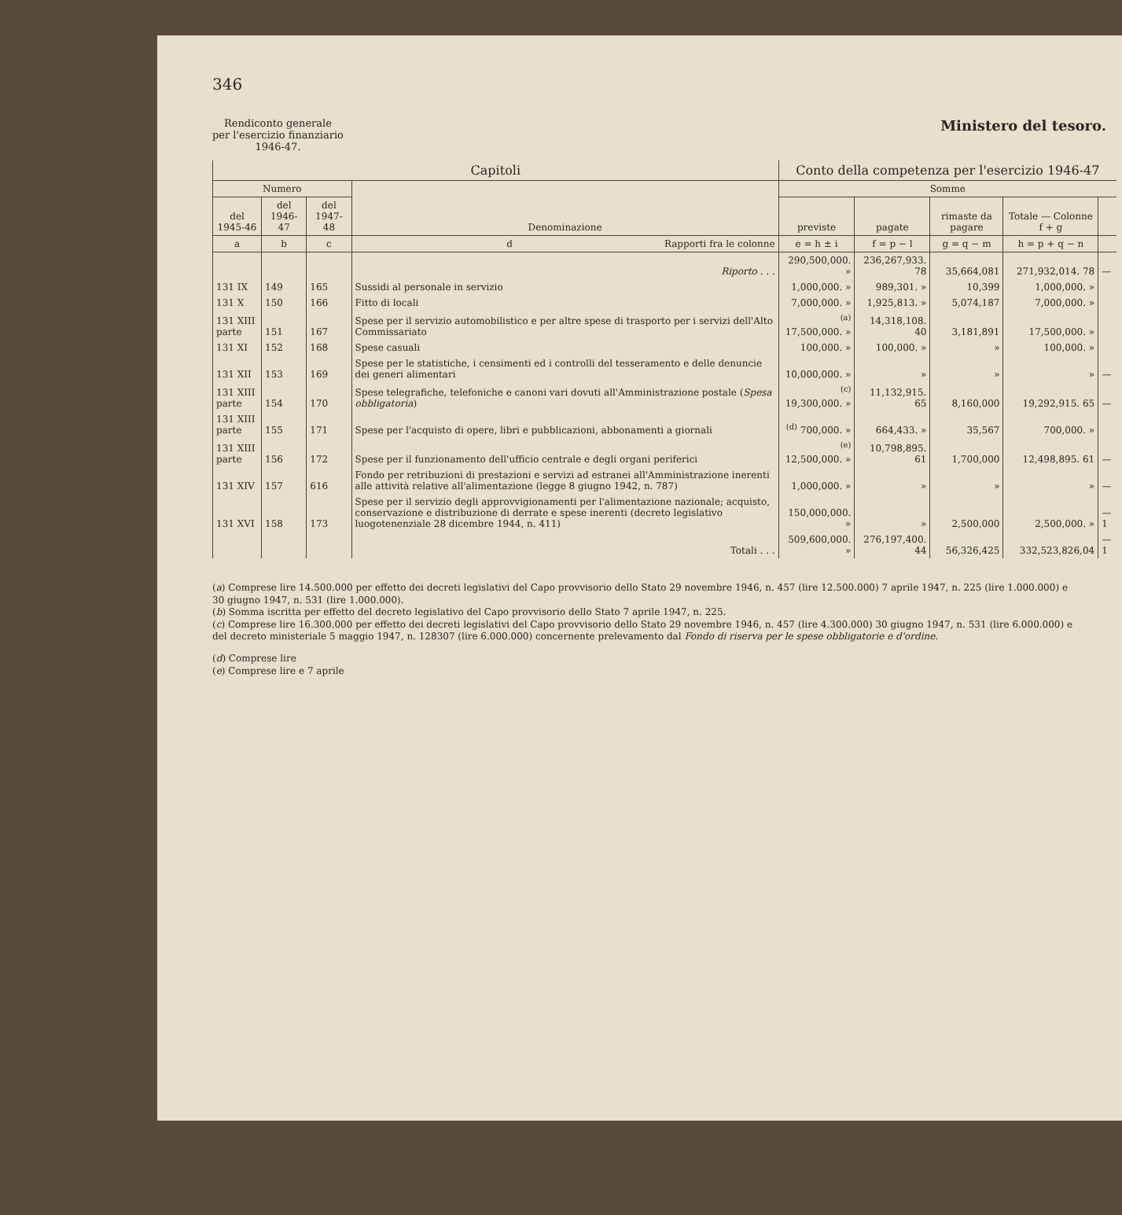346
Rendiconto generale
per l'esercizio finanziario
1946-47.
Ministero del tesoro.
| Capitoli | | | | Conto della competenza per l'esercizio 1946-47 | | | | |
| --- | --- | --- | --- | --- | --- | --- | --- | --- |
| Numero | | | Denominazione | Somme | | | | |
| del 1945-46 | del 1946-47 | del 1947-48 | | previste | pagate | rimaste da pagare | Totale — Colonne f + g | |
| a | b | c | d Rapporti fra le colonne | e = h ± i | f = p − l | g = q − m | h = p + q − n | |
| | | | Riporto . . . | 290,500,000. » | 236,267,933. 78 | 35,664,081 | 271,932,014. 78 | — |
| 131 IX | 149 | 165 | Sussidi al personale in servizio | 1,000,000. » | 989,301. » | 10,399 | 1,000,000. » | |
| 131 X | 150 | 166 | Fitto di locali | 7,000,000. » | 1,925,813. » | 5,074,187 | 7,000,000. » | |
| 131 XIII parte | 151 | 167 | Spese per il servizio automobilistico e per altre spese di trasporto per i servizi dell'Alto Commissariato | <sup>(a)</sup> 17,500,000. » | 14,318,108. 40 | 3,181,891 | 17,500,000. » | |
| 131 XI | 152 | 168 | Spese casuali | 100,000. » | 100,000. » | » | 100,000. » | |
| 131 XII | 153 | 169 | Spese per le statistiche, i censimenti ed i controlli del tesseramento e delle denuncie dei generi alimentari | 10,000,000. » | » | » | » | — |
| 131 XIII parte | 154 | 170 | Spese telegrafiche, telefoniche e canoni vari dovuti all'Amministrazione postale ( Spesa obbligatoria ) | <sup>(c)</sup> 19,300,000. » | 11,132,915. 65 | 8,160,000 | 19,292,915. 65 | — |
| 131 XIII parte | 155 | 171 | Spese per l'acquisto di opere, libri e pubblicazioni, abbonamenti a giornali | <sup>(d)</sup> 700,000. » | 664,433. » | 35,567 | 700,000. » | |
| 131 XIII parte | 156 | 172 | Spese per il funzionamento dell'ufficio centrale e degli organi periferici | <sup>(e)</sup> 12,500,000. » | 10,798,895. 61 | 1,700,000 | 12,498,895. 61 | — |
| 131 XIV | 157 | 616 | Fondo per retribuzioni di prestazioni e servizi ad estranei all'Amministrazione inerenti alle attività relative all'alimentazione (legge 8 giugno 1942, n. 787) | 1,000,000. » | » | » | » | — |
| 131 XVI | 158 | 173 | Spese per il servizio degli approvvigionamenti per l'alimentazione nazionale; acquisto, conservazione e distribuzione di derrate e spese inerenti (decreto legislativo luogotenenziale 28 dicembre 1944, n. 411) | 150,000,000. » | » | 2,500,000 | 2,500,000. » | —1 |
| | | | Totali . . . | 509,600,000. » | 276,197,400. 44 | 56,326,425 | 332,523,826,04 | —1 |
(a) Comprese lire 14.500.000 per effetto dei decreti legislativi del Capo provvisorio dello Stato 29 novembre 1946, n. 457 (lire 12.500.000) 7 aprile 1947, n. 225 (lire 1.000.000) e 30 giugno 1947, n. 531 (lire 1.000.000).
(b) Somma iscritta per effetto del decreto legislativo del Capo provvisorio dello Stato 7 aprile 1947, n. 225.
(c) Comprese lire 16.300.000 per effetto dei decreti legislativi del Capo provvisorio dello Stato 29 novembre 1946, n. 457 (lire 4.300.000) 30 giugno 1947, n. 531 (lire 6.000.000) e del decreto ministeriale 5 maggio 1947, n. 128307 (lire 6.000.000) concernente prelevamento dal Fondo di riserva per le spese obbligatorie e d'ordine.
(d) Comprese lire
(e) Comprese lire e 7 aprile